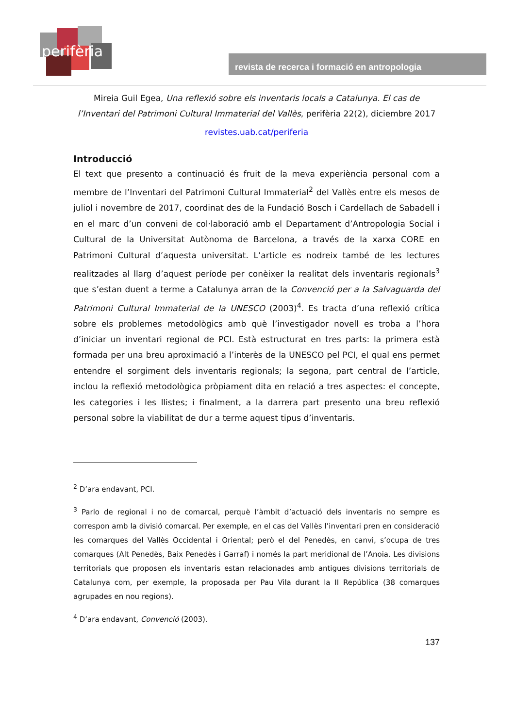perifèria
revista de recerca i formació en antropologia
Mireia Guil Egea, Una reflexió sobre els inventaris locals a Catalunya. El cas de l’Inventari del Patrimoni Cultural Immaterial del Vallès, perifèria 22(2), diciembre 2017
revistes.uab.cat/periferia
Introducció
El text que presento a continuació és fruit de la meva experiència personal com a membre de l’Inventari del Patrimoni Cultural Immaterial<sup>2</sup> del Vallès entre els mesos de juliol i novembre de 2017, coordinat des de la Fundació Bosch i Cardellach de Sabadell i en el marc d’un conveni de col·laboració amb el Departament d’Antropologia Social i Cultural de la Universitat Autònoma de Barcelona, a través de la xarxa CORE en Patrimoni Cultural d’aquesta universitat. L’article es nodreix també de les lectures realitzades al llarg d’aquest període per conèixer la realitat dels inventaris regionals<sup>3</sup> que s’estan duent a terme a Catalunya arran de la Convenció per a la Salvaguarda del Patrimoni Cultural Immaterial de la UNESCO (2003)<sup>4</sup>. Es tracta d’una reflexió crítica sobre els problemes metodològics amb què l’investigador novell es troba a l’hora d’iniciar un inventari regional de PCI. Està estructurat en tres parts: la primera està formada per una breu aproximació a l’interès de la UNESCO pel PCI, el qual ens permet entendre el sorgiment dels inventaris regionals; la segona, part central de l’article, inclou la reflexió metodològica pròpiament dita en relació a tres aspectes: el concepte, les categories i les llistes; i finalment, a la darrera part presento una breu reflexió personal sobre la viabilitat de dur a terme aquest tipus d’inventaris.
<sup>2</sup> D’ara endavant, PCI.
<sup>3</sup> Parlo de regional i no de comarcal, perquè l’àmbit d’actuació dels inventaris no sempre es correspon amb la divisió comarcal. Per exemple, en el cas del Vallès l’inventari pren en consideració les comarques del Vallès Occidental i Oriental; però el del Penedès, en canvi, s’ocupa de tres comarques (Alt Penedès, Baix Penedès i Garraf) i només la part meridional de l’Anoia. Les divisions territorials que proposen els inventaris estan relacionades amb antigues divisions territorials de Catalunya com, per exemple, la proposada per Pau Vila durant la II República (38 comarques agrupades en nou regions).
<sup>4</sup> D’ara endavant, Convenció (2003).
137